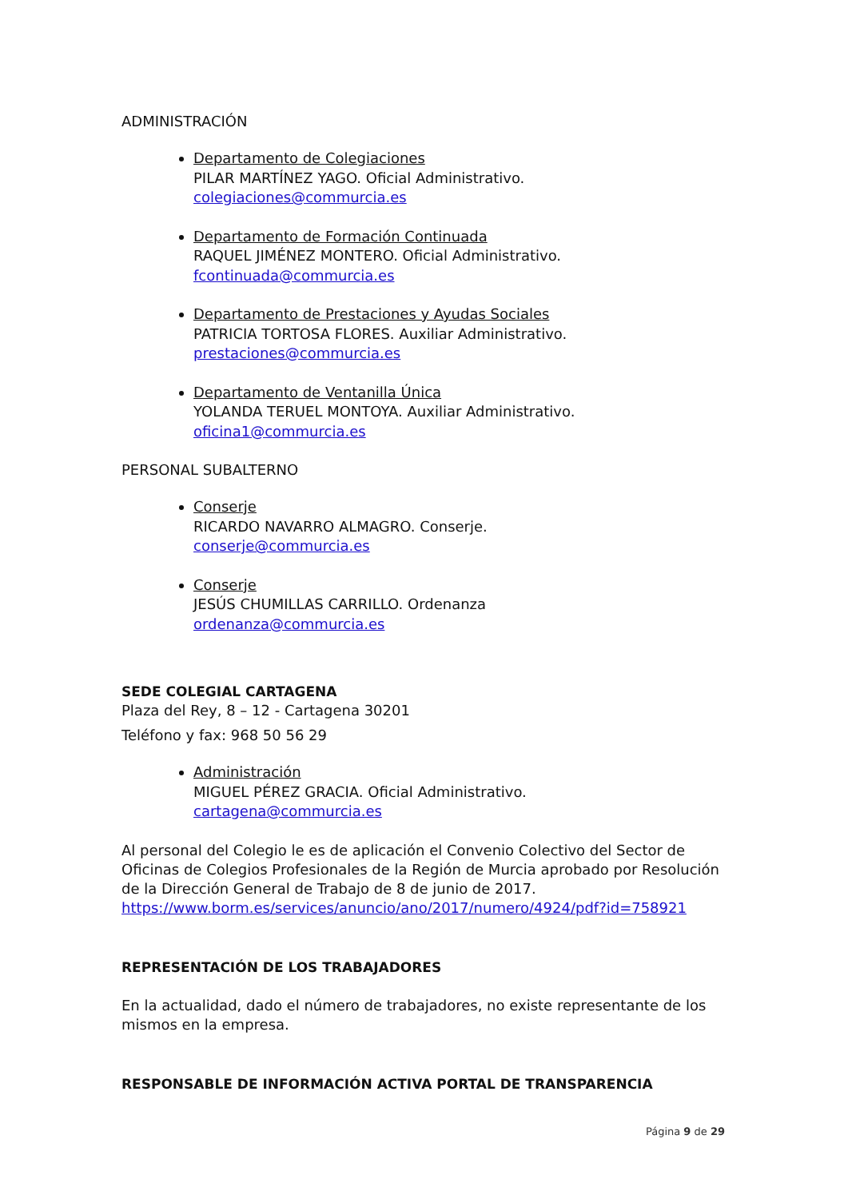ADMINISTRACIÓN
Departamento de Colegiaciones
PILAR MARTÍNEZ YAGO. Oficial Administrativo.
colegiaciones@commurcia.es
Departamento de Formación Continuada
RAQUEL JIMÉNEZ MONTERO. Oficial Administrativo.
fcontinuada@commurcia.es
Departamento de Prestaciones y Ayudas Sociales
PATRICIA TORTOSA FLORES. Auxiliar Administrativo.
prestaciones@commurcia.es
Departamento de Ventanilla Única
YOLANDA TERUEL MONTOYA. Auxiliar Administrativo.
oficina1@commurcia.es
PERSONAL SUBALTERNO
Conserje
RICARDO NAVARRO ALMAGRO. Conserje.
conserje@commurcia.es
Conserje
JESÚS CHUMILLAS CARRILLO. Ordenanza
ordenanza@commurcia.es
SEDE COLEGIAL CARTAGENA
Plaza del Rey, 8 – 12 - Cartagena 30201
Teléfono y fax: 968 50 56 29
Administración
MIGUEL PÉREZ GRACIA. Oficial Administrativo.
cartagena@commurcia.es
Al personal del Colegio le es de aplicación el Convenio Colectivo del Sector de Oficinas de Colegios Profesionales de la Región de Murcia aprobado por Resolución de la Dirección General de Trabajo de 8 de junio de 2017. https://www.borm.es/services/anuncio/ano/2017/numero/4924/pdf?id=758921
REPRESENTACIÓN DE LOS TRABAJADORES
En la actualidad, dado el número de trabajadores, no existe representante de los mismos en la empresa.
RESPONSABLE DE INFORMACIÓN ACTIVA PORTAL DE TRANSPARENCIA
Página 9 de 29